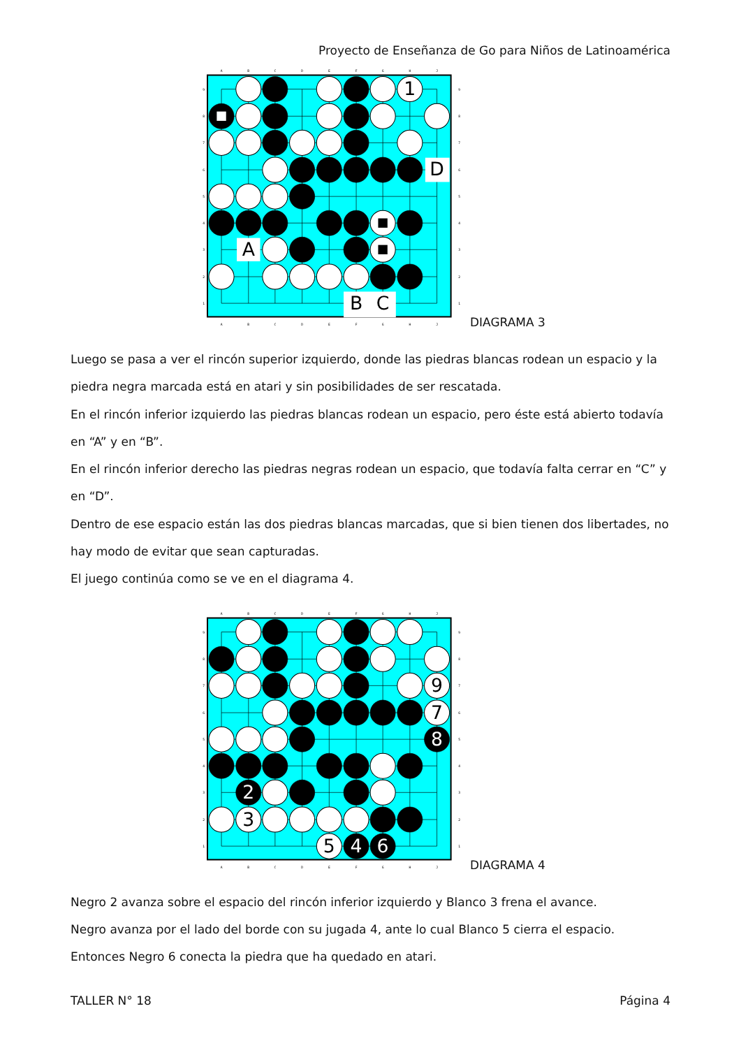Proyecto de Enseñanza de Go para Niños de Latinoamérica
A
B
C
D
E
F
G
H
J
A
B
C
D
E
F
G
H
J
9
8
7
6
5
4
3
2
1
9
8
7
6
5
4
3
2
1
1
D
A
B
C
DIAGRAMA 3
Luego se pasa a ver el rincón superior izquierdo, donde las piedras blancas rodean un espacio y la piedra negra marcada está en atari y sin posibilidades de ser rescatada.
En el rincón inferior izquierdo las piedras blancas rodean un espacio, pero éste está abierto todavía en “A” y en “B”.
En el rincón inferior derecho las piedras negras rodean un espacio, que todavía falta cerrar en “C” y en “D”.
Dentro de ese espacio están las dos piedras blancas marcadas, que si bien tienen dos libertades, no hay modo de evitar que sean capturadas.
El juego continúa como se ve en el diagrama 4.
A
B
C
D
E
F
G
H
J
A
B
C
D
E
F
G
H
J
9
8
7
6
5
4
3
2
1
9
8
7
6
5
4
3
2
1
9
7
8
2
3
5
4
6
DIAGRAMA 4
Negro 2 avanza sobre el espacio del rincón inferior izquierdo y Blanco 3 frena el avance.
Negro avanza por el lado del borde con su jugada 4, ante lo cual Blanco 5 cierra el espacio.
Entonces Negro 6 conecta la piedra que ha quedado en atari.
TALLER N° 18 Página 4